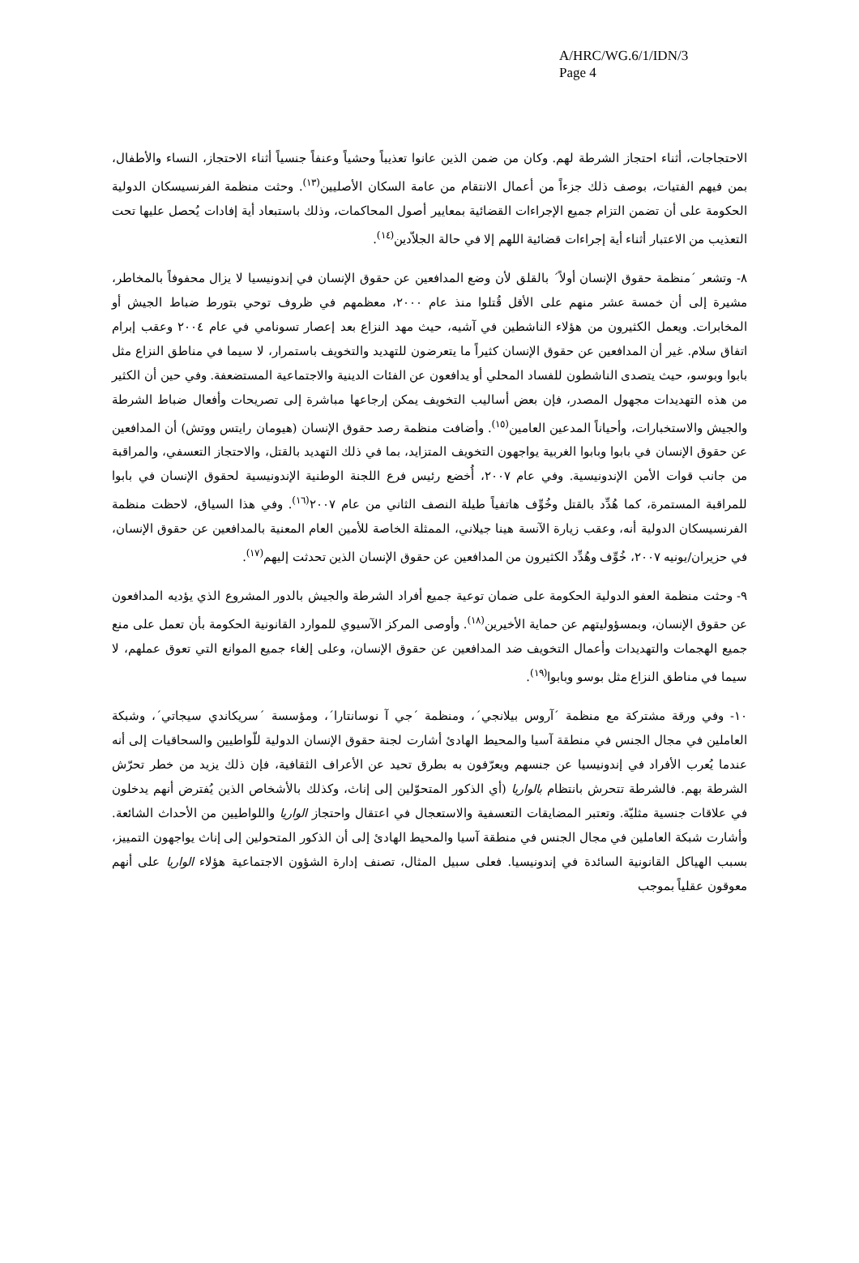A/HRC/WG.6/1/IDN/3
Page 4
الاحتجاجات، أثناء احتجاز الشرطة لهم. وكان من ضمن الذين عانوا تعذيباً وحشياً وعنفاً جنسياً أثناء الاحتجاز، النساء والأطفال، بمن فيهم الفتيات، بوصف ذلك جزءاً من أعمال الانتقام من عامة السكان الأصليين<sup>(١٣)</sup>. وحثت منظمة الفرنسيسكان الدولية الحكومة على أن تضمن التزام جميع الإجراءات القضائية بمعايير أصول المحاكمات، وذلك باستبعاد أية إفادات يُحصل عليها تحت التعذيب من الاعتبار أثناء أية إجراءات قضائية اللهم إلا في حالة الجلاّدين<sup>(١٤)</sup>.
٨- وتشعر ´منظمة حقوق الإنسان أولاً´ بالقلق لأن وضع المدافعين عن حقوق الإنسان في إندونيسيا لا يزال محفوفاً بالمخاطر، مشيرة إلى أن خمسة عشر منهم على الأقل قُتلوا منذ عام ٢٠٠٠، معظمهم في ظروف توحي بتورط ضباط الجيش أو المخابرات. ويعمل الكثيرون من هؤلاء الناشطين في آشيه، حيث مهد النزاع بعد إعصار تسونامي في عام ٢٠٠٤ وعقب إبرام اتفاق سلام. غير أن المدافعين عن حقوق الإنسان كثيراً ما يتعرضون للتهديد والتخويف باستمرار، لا سيما في مناطق النزاع مثل بابوا وبوسو، حيث يتصدى الناشطون للفساد المحلي أو يدافعون عن الفئات الدينية والاجتماعية المستضعفة. وفي حين أن الكثير من هذه التهديدات مجهول المصدر، فإن بعض أساليب التخويف يمكن إرجاعها مباشرة إلى تصريحات وأفعال ضباط الشرطة والجيش والاستخبارات، وأحياناً المدعين العامين<sup>(١٥)</sup>. وأضافت منظمة رصد حقوق الإنسان (هيومان رايتس ووتش) أن المدافعين عن حقوق الإنسان في بابوا وبابوا الغربية يواجهون التخويف المتزايد، بما في ذلك التهديد بالقتل، والاحتجاز التعسفي، والمراقبة من جانب قوات الأمن الإندونيسية. وفي عام ٢٠٠٧، أُخضع رئيس فرع اللجنة الوطنية الإندونيسية لحقوق الإنسان في بابوا للمراقبة المستمرة، كما هُدِّد بالقتل وخُوِّف هاتفياً طيلة النصف الثاني من عام ٢٠٠٧<sup>(١٦)</sup>. وفي هذا السياق، لاحظت منظمة الفرنسيسكان الدولية أنه، وعقب زيارة الآنسة هينا جيلاني، الممثلة الخاصة للأمين العام المعنية بالمدافعين عن حقوق الإنسان، في حزيران/يونيه ٢٠٠٧، خُوِّف وهُدِّد الكثيرون من المدافعين عن حقوق الإنسان الذين تحدثت إليهم<sup>(١٧)</sup>.
٩- وحثت منظمة العفو الدولية الحكومة على ضمان توعية جميع أفراد الشرطة والجيش بالدور المشروع الذي يؤديه المدافعون عن حقوق الإنسان، وبمسؤوليتهم عن حماية الأخيرين<sup>(١٨)</sup>. وأوصى المركز الآسيوي للموارد القانونية الحكومة بأن تعمل على منع جميع الهجمات والتهديدات وأعمال التخويف ضد المدافعين عن حقوق الإنسان، وعلى إلغاء جميع الموانع التي تعوق عملهم، لا سيما في مناطق النزاع مثل بوسو وبابوا<sup>(١٩)</sup>.
١٠- وفي ورقة مشتركة مع منظمة ´آروس بيلانجي´، ومنظمة ´جي آ نوسانتارا´، ومؤسسة ´سريكاندي سيجاتي´، وشبكة العاملين في مجال الجنس في منطقة آسيا والمحيط الهادئ أشارت لجنة حقوق الإنسان الدولية للّواطيين والسحاقيات إلى أنه عندما يُعرب الأفراد في إندونيسيا عن جنسهم ويعرّفون به بطرق تحيد عن الأعراف الثقافية، فإن ذلك يزيد من خطر تحرّش الشرطة بهم. فالشرطة تتحرش بانتظام بالواريا (أي الذكور المتحوّلين إلى إناث، وكذلك بالأشخاص الذين يُفترض أنهم يدخلون في علاقات جنسية مثليّة. وتعتبر المضايقات التعسفية والاستعجال في اعتقال واحتجاز الواريا واللواطيين من الأحداث الشائعة. وأشارت شبكة العاملين في مجال الجنس في منطقة آسيا والمحيط الهادئ إلى أن الذكور المتحولين إلى إناث يواجهون التمييز، بسبب الهياكل القانونية السائدة في إندونيسيا. فعلى سبيل المثال، تصنف إدارة الشؤون الاجتماعية هؤلاء الواريا على أنهم معوقون عقلياً بموجب